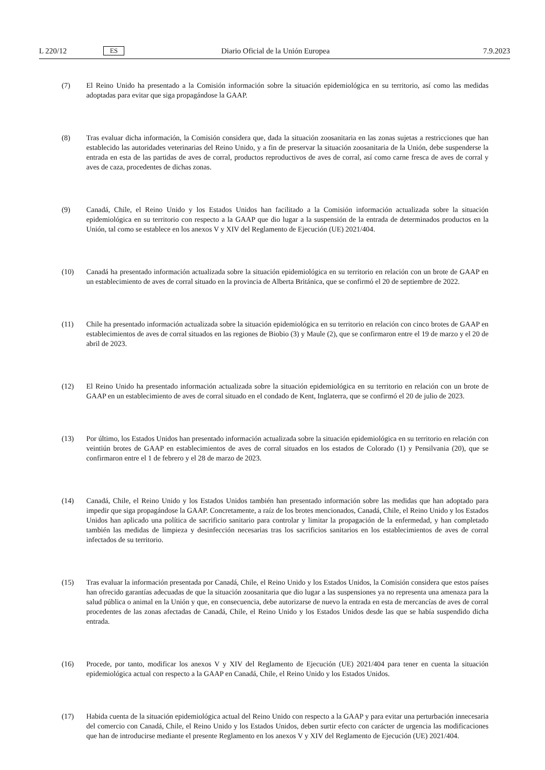L 220/12 ES Diario Oficial de la Unión Europea 7.9.2023
(7) El Reino Unido ha presentado a la Comisión información sobre la situación epidemiológica en su territorio, así como las medidas adoptadas para evitar que siga propagándose la GAAP.
(8) Tras evaluar dicha información, la Comisión considera que, dada la situación zoosanitaria en las zonas sujetas a restricciones que han establecido las autoridades veterinarias del Reino Unido, y a fin de preservar la situación zoosanitaria de la Unión, debe suspenderse la entrada en esta de las partidas de aves de corral, productos reproductivos de aves de corral, así como carne fresca de aves de corral y aves de caza, procedentes de dichas zonas.
(9) Canadá, Chile, el Reino Unido y los Estados Unidos han facilitado a la Comisión información actualizada sobre la situación epidemiológica en su territorio con respecto a la GAAP que dio lugar a la suspensión de la entrada de determinados productos en la Unión, tal como se establece en los anexos V y XIV del Reglamento de Ejecución (UE) 2021/404.
(10) Canadá ha presentado información actualizada sobre la situación epidemiológica en su territorio en relación con un brote de GAAP en un establecimiento de aves de corral situado en la provincia de Alberta Británica, que se confirmó el 20 de septiembre de 2022.
(11) Chile ha presentado información actualizada sobre la situación epidemiológica en su territorio en relación con cinco brotes de GAAP en establecimientos de aves de corral situados en las regiones de Biobio (3) y Maule (2), que se confirmaron entre el 19 de marzo y el 20 de abril de 2023.
(12) El Reino Unido ha presentado información actualizada sobre la situación epidemiológica en su territorio en relación con un brote de GAAP en un establecimiento de aves de corral situado en el condado de Kent, Inglaterra, que se confirmó el 20 de julio de 2023.
(13) Por último, los Estados Unidos han presentado información actualizada sobre la situación epidemiológica en su territorio en relación con veintiún brotes de GAAP en establecimientos de aves de corral situados en los estados de Colorado (1) y Pensilvania (20), que se confirmaron entre el 1 de febrero y el 28 de marzo de 2023.
(14) Canadá, Chile, el Reino Unido y los Estados Unidos también han presentado información sobre las medidas que han adoptado para impedir que siga propagándose la GAAP. Concretamente, a raíz de los brotes mencionados, Canadá, Chile, el Reino Unido y los Estados Unidos han aplicado una política de sacrificio sanitario para controlar y limitar la propagación de la enfermedad, y han completado también las medidas de limpieza y desinfección necesarias tras los sacrificios sanitarios en los establecimientos de aves de corral infectados de su territorio.
(15) Tras evaluar la información presentada por Canadá, Chile, el Reino Unido y los Estados Unidos, la Comisión considera que estos países han ofrecido garantías adecuadas de que la situación zoosanitaria que dio lugar a las suspensiones ya no representa una amenaza para la salud pública o animal en la Unión y que, en consecuencia, debe autorizarse de nuevo la entrada en esta de mercancías de aves de corral procedentes de las zonas afectadas de Canadá, Chile, el Reino Unido y los Estados Unidos desde las que se había suspendido dicha entrada.
(16) Procede, por tanto, modificar los anexos V y XIV del Reglamento de Ejecución (UE) 2021/404 para tener en cuenta la situación epidemiológica actual con respecto a la GAAP en Canadá, Chile, el Reino Unido y los Estados Unidos.
(17) Habida cuenta de la situación epidemiológica actual del Reino Unido con respecto a la GAAP y para evitar una perturbación innecesaria del comercio con Canadá, Chile, el Reino Unido y los Estados Unidos, deben surtir efecto con carácter de urgencia las modificaciones que han de introducirse mediante el presente Reglamento en los anexos V y XIV del Reglamento de Ejecución (UE) 2021/404.